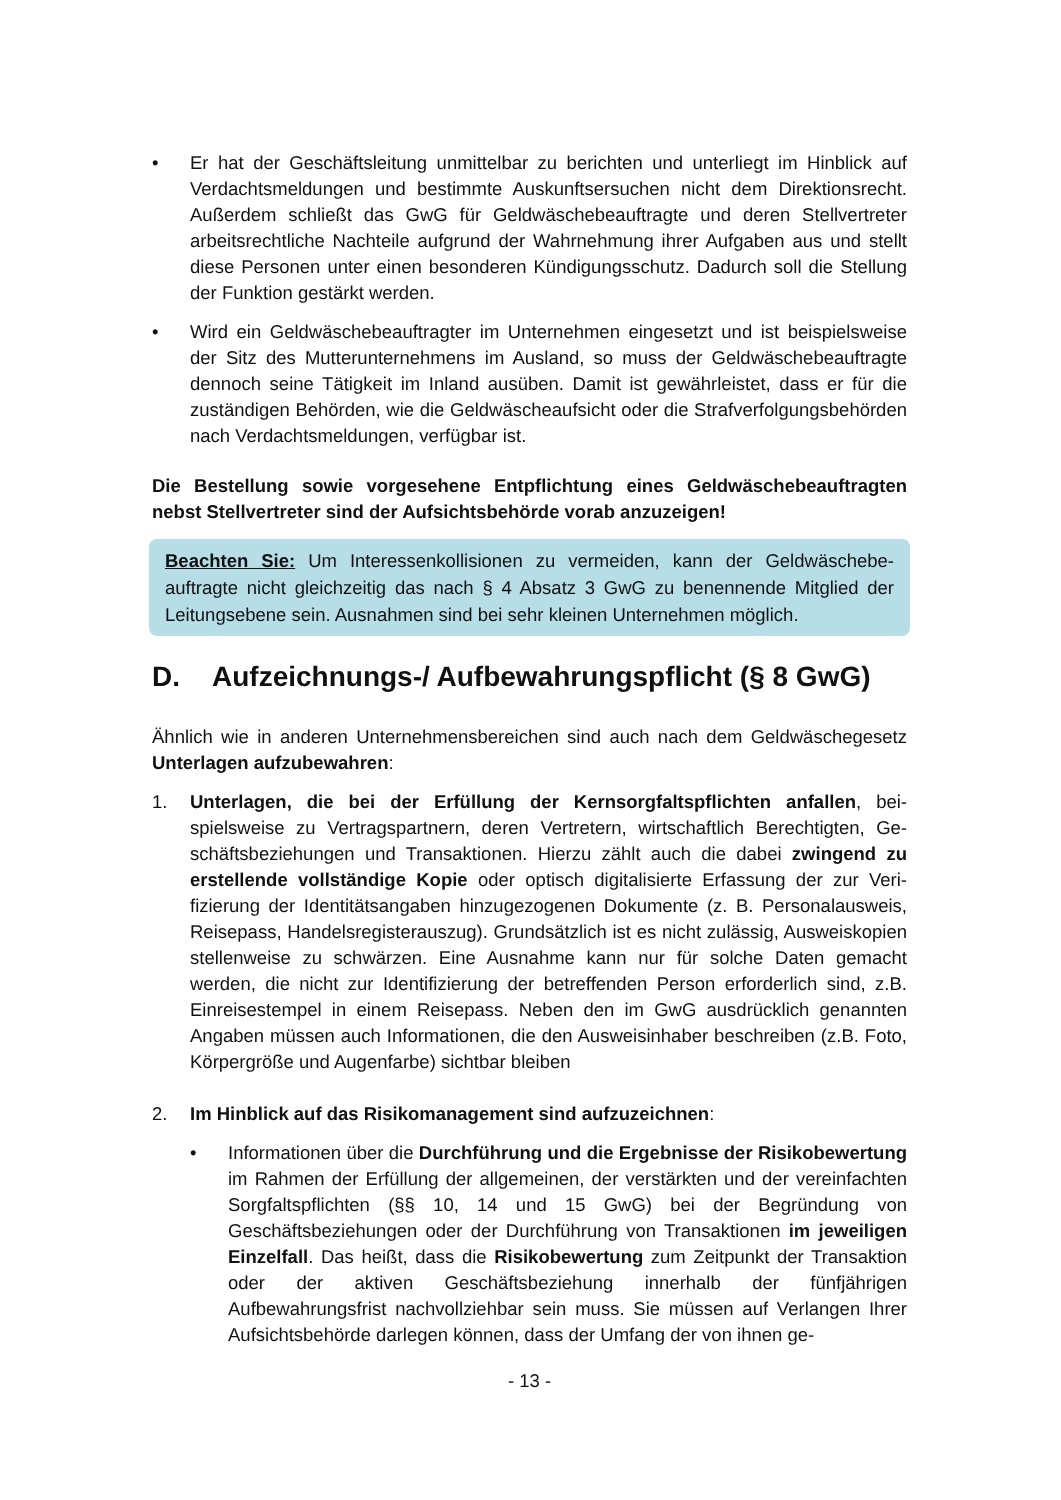• Er hat der Geschäftsleitung unmittelbar zu berichten und unterliegt im Hinblick auf Verdachtsmeldungen und bestimmte Auskunftsersuchen nicht dem Direktions­recht. Außerdem schließt das GwG für Geldwäschebeauftragte und deren Stellver­treter arbeitsrechtliche Nachteile aufgrund der Wahrnehmung ihrer Aufgaben aus und stellt diese Personen unter einen besonderen Kündigungsschutz. Dadurch soll die Stellung der Funktion gestärkt werden.
• Wird ein Geldwäschebeauftragter im Unternehmen eingesetzt und ist beispiels­weise der Sitz des Mutterunternehmens im Ausland, so muss der Geldwäschebe­auftragte dennoch seine Tätigkeit im Inland ausüben. Damit ist gewährleistet, dass er für die zuständigen Behörden, wie die Geldwäscheaufsicht oder die Strafverfol­gungsbehörden nach Verdachtsmeldungen, verfügbar ist.
Die Bestellung sowie vorgesehene Entpflichtung eines Geldwäschebeauftragten nebst Stellvertreter sind der Aufsichtsbehörde vorab anzuzeigen!
Beachten Sie: Um Interessenkollisionen zu vermeiden, kann der Geldwäschebe­auftragte nicht gleichzeitig das nach § 4 Absatz 3 GwG zu benennende Mitglied der Leitungsebene sein. Ausnahmen sind bei sehr kleinen Unternehmen möglich.
D. Aufzeichnungs-/ Aufbewahrungspflicht (§ 8 GwG)
Ähnlich wie in anderen Unternehmensbereichen sind auch nach dem Geldwäschege­setz Unterlagen aufzubewahren:
1. Unterlagen, die bei der Erfüllung der Kernsorgfaltspflichten anfallen, bei­spielsweise zu Vertragspartnern, deren Vertretern, wirtschaftlich Berechtigten, Ge­schäftsbeziehungen und Transaktionen. Hierzu zählt auch die dabei zwingend zu erstellende vollständige Kopie oder optisch digitalisierte Erfassung der zur Veri­fizierung der Identitätsangaben hinzugezogenen Dokumente (z. B. Personalaus­weis, Reisepass, Handelsregisterauszug). Grundsätzlich ist es nicht zulässig, Ausweiskopien stellenweise zu schwärzen. Eine Ausnahme kann nur für solche Daten gemacht werden, die nicht zur Identifizierung der betreffenden Person er­forderlich sind, z.B. Einreisestempel in einem Reisepass. Neben den im GwG aus­drücklich genannten Angaben müssen auch Informationen, die den Ausweisinha­ber beschreiben (z.B. Foto, Körpergröße und Augenfarbe) sichtbar bleiben
2. Im Hinblick auf das Risikomanagement sind aufzuzeichnen:
• Informationen über die Durchführung und die Ergebnisse der Risikobe­wertung im Rahmen der Erfüllung der allgemeinen, der verstärkten und der vereinfachten Sorgfaltspflichten (§§ 10, 14 und 15 GwG) bei der Begründung von Geschäftsbeziehungen oder der Durchführung von Transaktionen im je­weiligen Einzelfall. Das heißt, dass die Risikobewertung zum Zeitpunkt der Transaktion oder der aktiven Geschäftsbeziehung innerhalb der fünfjährigen Aufbewahrungsfrist nachvollziehbar sein muss. Sie müssen auf Verlangen Ih­rer Aufsichtsbehörde darlegen können, dass der Umfang der von ihnen ge-
- 13 -